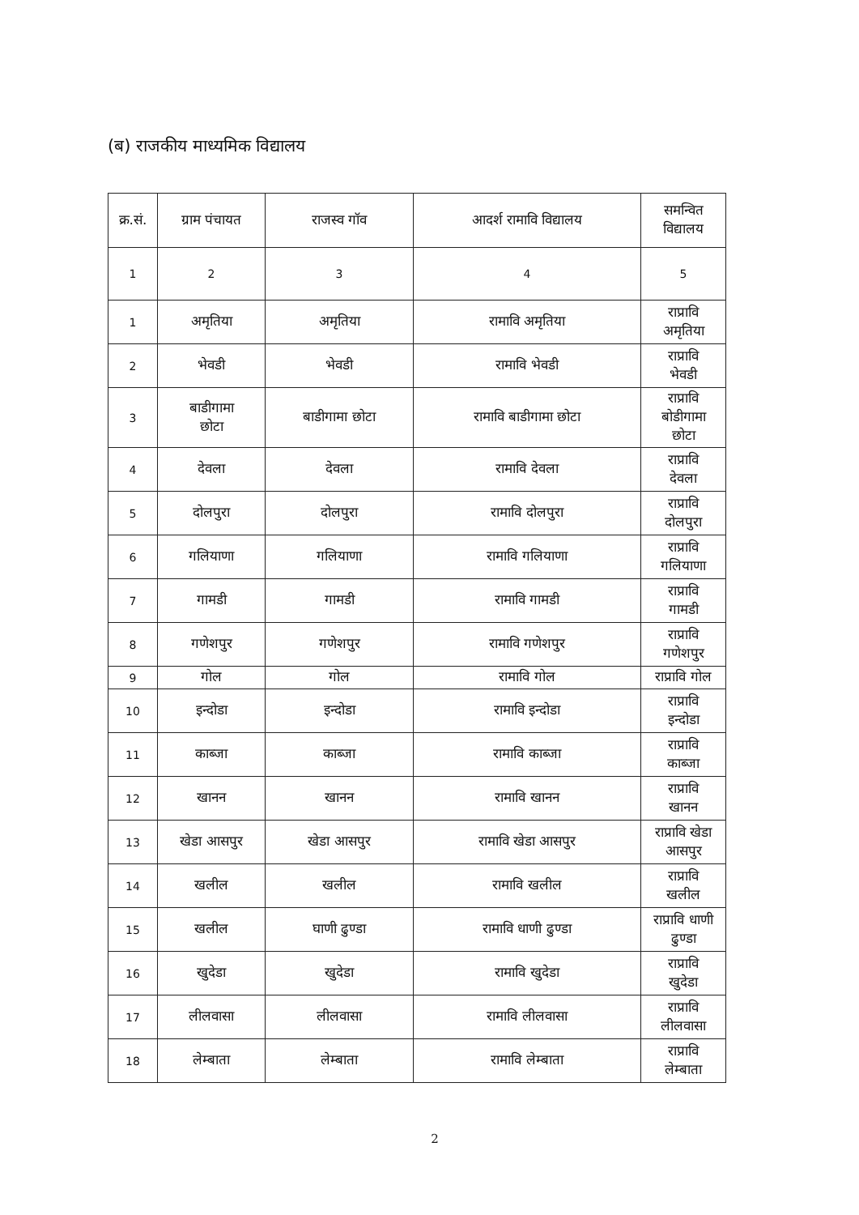(ब) राजकीय माध्यमिक विद्यालय
| क्र.सं. | ग्राम पंचायत | राजस्व गॉव | आदर्श रामावि विद्यालय | समन्वित विद्यालय |
| --- | --- | --- | --- | --- |
| 1 | 2 | 3 | 4 | 5 |
| 1 | अमृतिया | अमृतिया | रामावि अमृतिया | राप्रावि अमृतिया |
| 2 | भेवडी | भेवडी | रामावि भेवडी | राप्रावि भेवडी |
| 3 | बाडीगामा छोटा | बाडीगामा छोटा | रामावि बाडीगामा छोटा | राप्रावि बोडीगामा छोटा |
| 4 | देवला | देवला | रामावि देवला | राप्रावि देवला |
| 5 | दोलपुरा | दोलपुरा | रामावि दोलपुरा | राप्रावि दोलपुरा |
| 6 | गलियाणा | गलियाणा | रामावि गलियाणा | राप्रावि गलियाणा |
| 7 | गामडी | गामडी | रामावि गामडी | राप्रावि गामडी |
| 8 | गणेशपुर | गणेशपुर | रामावि गणेशपुर | राप्रावि गणेशपुर |
| 9 | गोल | गोल | रामावि गोल | राप्रावि गोल |
| 10 | इन्दोडा | इन्दोडा | रामावि इन्दोडा | राप्रावि इन्दोडा |
| 11 | काब्जा | काब्जा | रामावि काब्जा | राप्रावि काब्जा |
| 12 | खानन | खानन | रामावि खानन | राप्रावि खानन |
| 13 | खेडा आसपुर | खेडा आसपुर | रामावि खेडा आसपुर | राप्रावि खेडा आसपुर |
| 14 | खलील | खलील | रामावि खलील | राप्रावि खलील |
| 15 | खलील | घाणी ढुण्डा | रामावि धाणी ढुण्डा | राप्रावि धाणी ढुण्डा |
| 16 | खुदेडा | खुदेडा | रामावि खुदेडा | राप्रावि खुदेडा |
| 17 | लीलवासा | लीलवासा | रामावि लीलवासा | राप्रावि लीलवासा |
| 18 | लेम्बाता | लेम्बाता | रामावि लेम्बाता | राप्रावि लेम्बाता |
2